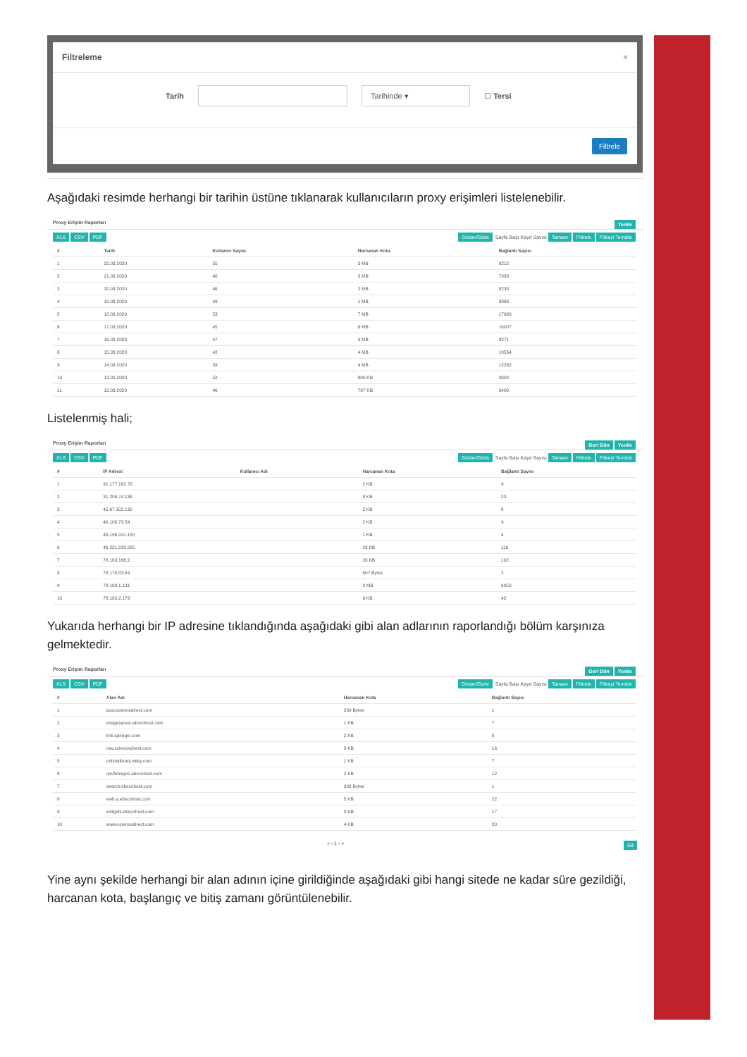Filtreleme ×
Tarih
Tarihinde ▾
☐ Tersi
Filtrele
Aşağıdaki resimde herhangi bir tarihin üstüne tıklanarak kullanıcıların proxy erişimleri listelenebilir.
Proxy Erişim Raporları Yenile
XLS CSV PDF Göster/Gizle Sayfa Başı Kayıt Sayısı Tamam Filtrele Filtreyi Temizle
| # | Tarih | Kullanıcı Sayısı | Harcanan Kota | Bağlantı Sayısı |
| --- | --- | --- | --- | --- |
| 1 | 22.03.2020 | 55 | 3 MB | 9212 |
| 2 | 21.03.2020 | 48 | 3 MB | 7983 |
| 3 | 20.03.2020 | 46 | 2 MB | 8238 |
| 4 | 19.03.2020 | 49 | 1 MB | 3960 |
| 5 | 18.03.2020 | 53 | 7 MB | 17666 |
| 6 | 17.03.2020 | 45 | 6 MB | 16007 |
| 7 | 16.03.2020 | 47 | 3 MB | 8271 |
| 8 | 15.03.2020 | 42 | 4 MB | 10554 |
| 9 | 14.03.2020 | 33 | 4 MB | 12262 |
| 10 | 13.03.2020 | 52 | 800 KB | 3802 |
| 11 | 12.03.2020 | 46 | 797 KB | 3400 |
Listelenmiş hali;
Proxy Erişim Raporları Geri Dön Yenile
XLS CSV PDF Göster/Gizle Sayfa Başı Kayıt Sayısı Tamam Filtrele Filtreyi Temizle
| # | IP Adresi | Kullanıcı Adı | Harcanan Kota | Bağlantı Sayısı |
| --- | --- | --- | --- | --- |
| 1 | 31.177.162.76 | | 2 KB | 9 |
| 2 | 31.206.74.138 | | 8 KB | 33 |
| 3 | 45.67.152.130 | | 2 KB | 8 |
| 4 | 46.106.73.54 | | 2 KB | 9 |
| 5 | 46.196.241.150 | | 1 KB | 4 |
| 6 | 46.221.233.225 | | 23 KB | 116 |
| 7 | 78.163.166.2 | | 20 KB | 102 |
| 8 | 78.175.83.64 | | 607 Bytes | 2 |
| 9 | 78.180.1.131 | | 2 MB | 6050 |
| 10 | 78.180.2.173 | | 9 KB | 42 |
Yukarıda herhangi bir IP adresine tıklandığında aşağıdaki gibi alan adlarının raporlandığı bölüm karşınıza gelmektedir.
Proxy Erişim Raporları Geri Dön Yenile
XLS CSV PDF Göster/Gizle Sayfa Başı Kayıt Sayısı Tamam Filtrele Filtreyi Temizle
| # | Alan Adı | Harcanan Kota | Bağlantı Sayısı |
| --- | --- | --- | --- |
| 1 | acw.sciencedirect.com | 200 Bytes | 1 |
| 2 | imageserver.ebscohost.com | 1 KB | 7 |
| 3 | link.springer.com | 2 KB | 9 |
| 4 | nav.sciencedirect.com | 3 KB | 16 |
| 5 | onlinelibrary.wiley.com | 1 KB | 7 |
| 6 | rps2images.ebscohost.com | 2 KB | 12 |
| 7 | search.ebscohost.com | 302 Bytes | 1 |
| 8 | web.a.ebscohost.com | 5 KB | 22 |
| 9 | widgets.ebscohost.com | 3 KB | 17 |
| 10 | www.sciencedirect.com | 4 KB | 20 |
« ‹ 1 › » Git
Yine aynı şekilde herhangi bir alan adının içine girildiğinde aşağıdaki gibi hangi sitede ne kadar süre gezildiği, harcanan kota, başlangıç ve bitiş zamanı görüntülenebilir.